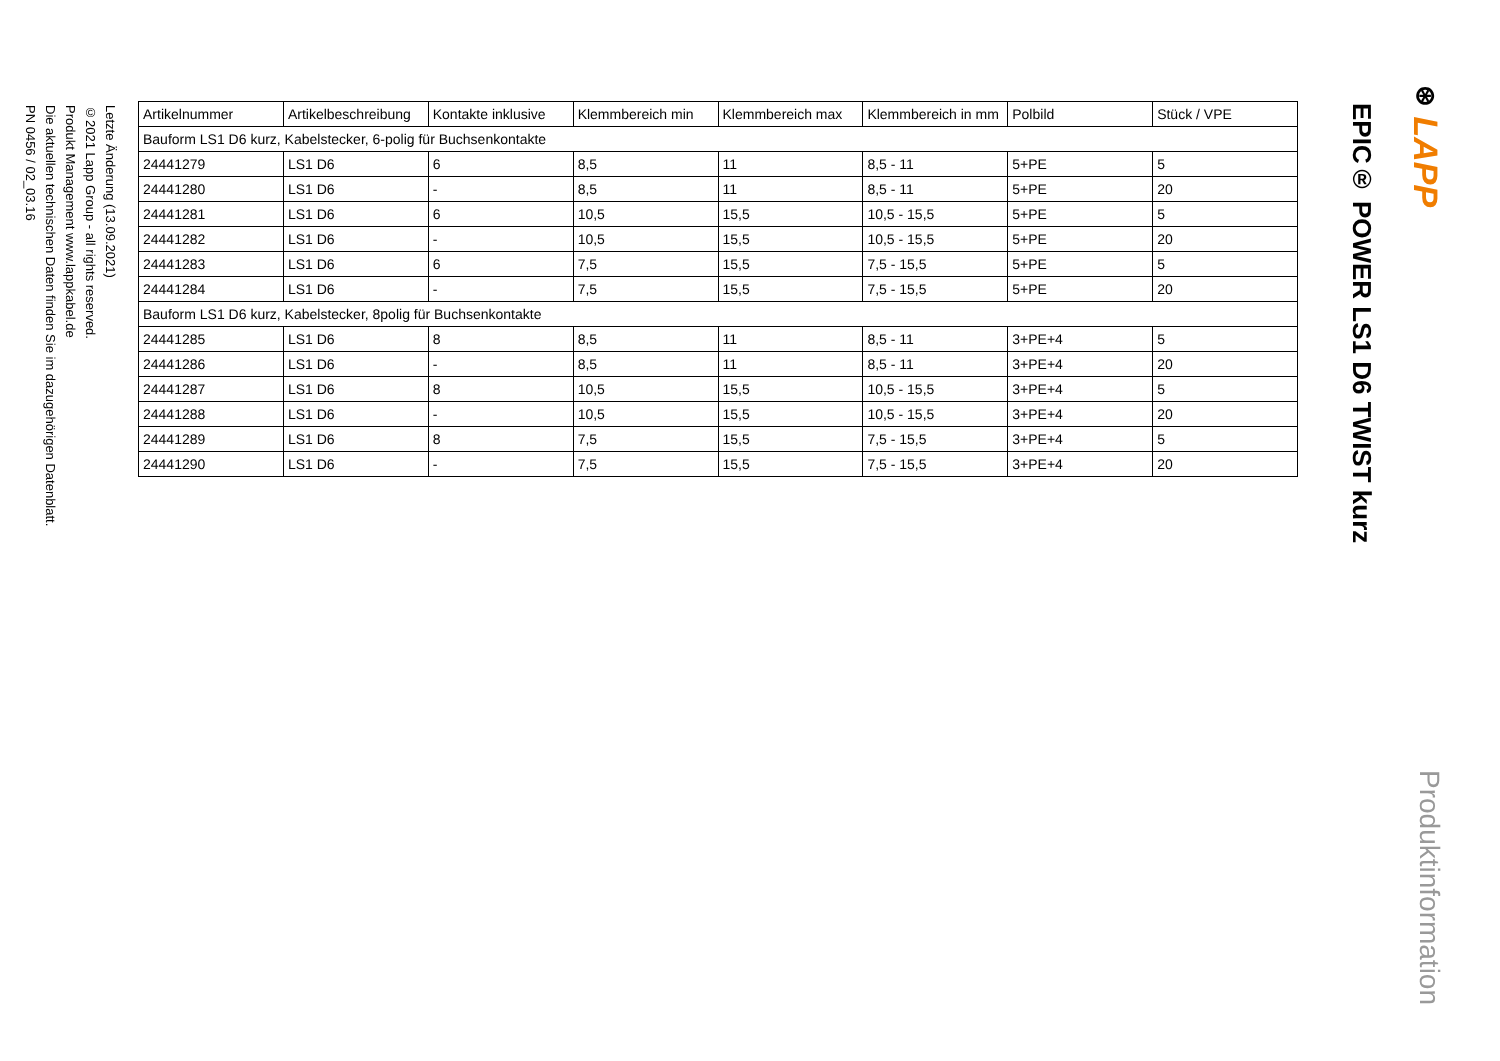⊛ LAPP
Produktinformation
EPIC® POWER LS1 D6 TWIST kurz
| Artikelnummer | Artikelbeschreibung | Kontakte inklusive | Klemmbereich min | Klemmbereich max | Klemmbereich in mm | Polbild | Stück / VPE |
| --- | --- | --- | --- | --- | --- | --- | --- |
| Bauform LS1 D6 kurz, Kabelstecker, 6-polig für Buchsenkontakte | | | | | | | |
| 24441279 | LS1 D6 | 6 | 8,5 | 11 | 8,5 - 11 | 5+PE | 5 |
| 24441280 | LS1 D6 | - | 8,5 | 11 | 8,5 - 11 | 5+PE | 20 |
| 24441281 | LS1 D6 | 6 | 10,5 | 15,5 | 10,5 - 15,5 | 5+PE | 5 |
| 24441282 | LS1 D6 | - | 10,5 | 15,5 | 10,5 - 15,5 | 5+PE | 20 |
| 24441283 | LS1 D6 | 6 | 7,5 | 15,5 | 7,5 - 15,5 | 5+PE | 5 |
| 24441284 | LS1 D6 | - | 7,5 | 15,5 | 7,5 - 15,5 | 5+PE | 20 |
| Bauform LS1 D6 kurz, Kabelstecker, 8polig für Buchsenkontakte | | | | | | | |
| 24441285 | LS1 D6 | 8 | 8,5 | 11 | 8,5 - 11 | 3+PE+4 | 5 |
| 24441286 | LS1 D6 | - | 8,5 | 11 | 8,5 - 11 | 3+PE+4 | 20 |
| 24441287 | LS1 D6 | 8 | 10,5 | 15,5 | 10,5 - 15,5 | 3+PE+4 | 5 |
| 24441288 | LS1 D6 | - | 10,5 | 15,5 | 10,5 - 15,5 | 3+PE+4 | 20 |
| 24441289 | LS1 D6 | 8 | 7,5 | 15,5 | 7,5 - 15,5 | 3+PE+4 | 5 |
| 24441290 | LS1 D6 | - | 7,5 | 15,5 | 7,5 - 15,5 | 3+PE+4 | 20 |
Letzte Änderung (13.09.2021)
©2021 Lapp Group - all rights reserved.
Produkt Management www.lappkabel.de
Die aktuellen technischen Daten finden Sie im dazugehörigen Datenblatt.
PN 0456 / 02_03.16